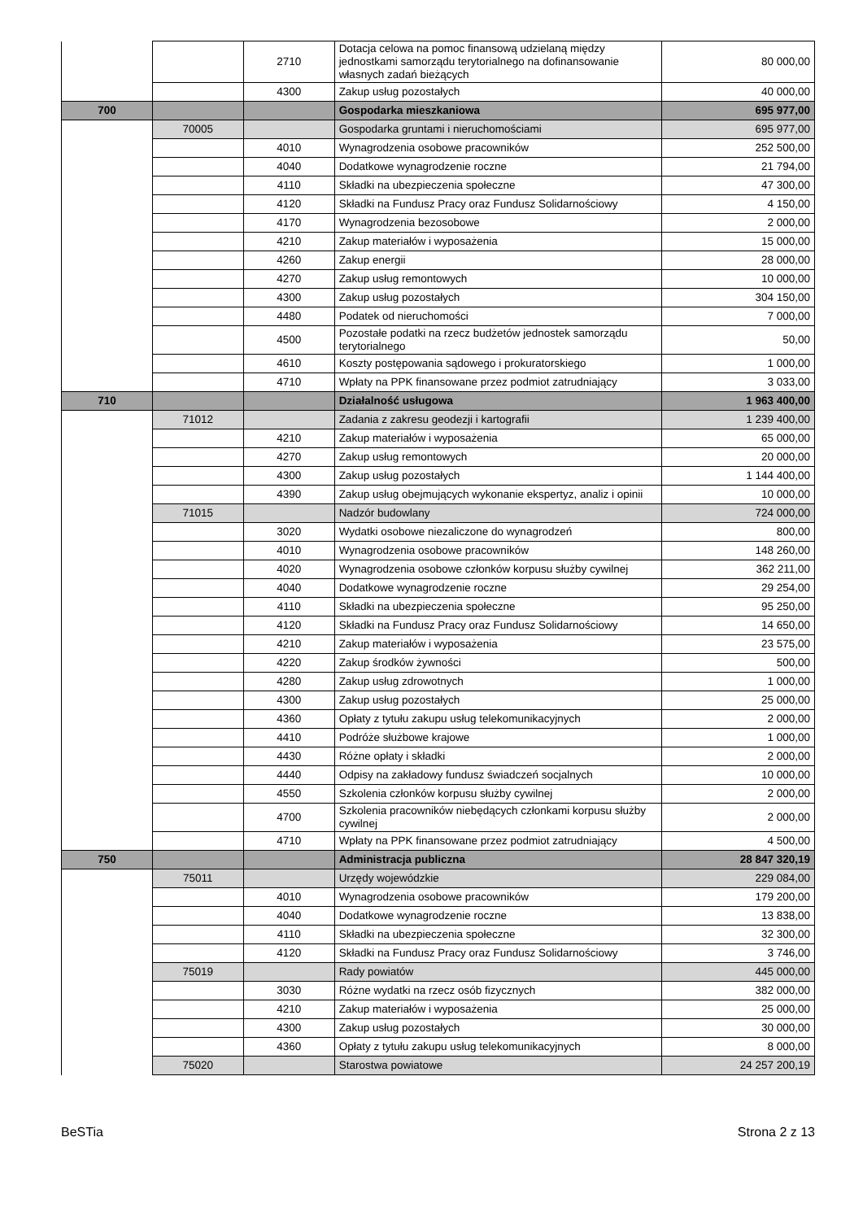| | | 2710 | Dotacja celowa na pomoc finansową udzielaną między jednostkami samorządu terytorialnego na dofinansowanie własnych zadań bieżących | 80 000,00 |
| | | 4300 | Zakup usług pozostałych | 40 000,00 |
| 700 | | | Gospodarka mieszkaniowa | 695 977,00 |
| | 70005 | | Gospodarka gruntami i nieruchomościami | 695 977,00 |
| | | 4010 | Wynagrodzenia osobowe pracowników | 252 500,00 |
| | | 4040 | Dodatkowe wynagrodzenie roczne | 21 794,00 |
| | | 4110 | Składki na ubezpieczenia społeczne | 47 300,00 |
| | | 4120 | Składki na Fundusz Pracy oraz Fundusz Solidarnościowy | 4 150,00 |
| | | 4170 | Wynagrodzenia bezosobowe | 2 000,00 |
| | | 4210 | Zakup materiałów i wyposażenia | 15 000,00 |
| | | 4260 | Zakup energii | 28 000,00 |
| | | 4270 | Zakup usług remontowych | 10 000,00 |
| | | 4300 | Zakup usług pozostałych | 304 150,00 |
| | | 4480 | Podatek od nieruchomości | 7 000,00 |
| | | 4500 | Pozostałe podatki na rzecz budżetów jednostek samorządu terytorialnego | 50,00 |
| | | 4610 | Koszty postępowania sądowego i prokuratorskiego | 1 000,00 |
| | | 4710 | Wpłaty na PPK finansowane przez podmiot zatrudniający | 3 033,00 |
| 710 | | | Działalność usługowa | 1 963 400,00 |
| | 71012 | | Zadania z zakresu geodezji i kartografii | 1 239 400,00 |
| | | 4210 | Zakup materiałów i wyposażenia | 65 000,00 |
| | | 4270 | Zakup usług remontowych | 20 000,00 |
| | | 4300 | Zakup usług pozostałych | 1 144 400,00 |
| | | 4390 | Zakup usług obejmujących wykonanie ekspertyz, analiz i opinii | 10 000,00 |
| | 71015 | | Nadzór budowlany | 724 000,00 |
| | | 3020 | Wydatki osobowe niezaliczone do wynagrodzeń | 800,00 |
| | | 4010 | Wynagrodzenia osobowe pracowników | 148 260,00 |
| | | 4020 | Wynagrodzenia osobowe członków korpusu służby cywilnej | 362 211,00 |
| | | 4040 | Dodatkowe wynagrodzenie roczne | 29 254,00 |
| | | 4110 | Składki na ubezpieczenia społeczne | 95 250,00 |
| | | 4120 | Składki na Fundusz Pracy oraz Fundusz Solidarnościowy | 14 650,00 |
| | | 4210 | Zakup materiałów i wyposażenia | 23 575,00 |
| | | 4220 | Zakup środków żywności | 500,00 |
| | | 4280 | Zakup usług zdrowotnych | 1 000,00 |
| | | 4300 | Zakup usług pozostałych | 25 000,00 |
| | | 4360 | Opłaty z tytułu zakupu usług telekomunikacyjnych | 2 000,00 |
| | | 4410 | Podróże służbowe krajowe | 1 000,00 |
| | | 4430 | Różne opłaty i składki | 2 000,00 |
| | | 4440 | Odpisy na zakładowy fundusz świadczeń socjalnych | 10 000,00 |
| | | 4550 | Szkolenia członków korpusu służby cywilnej | 2 000,00 |
| | | 4700 | Szkolenia pracowników niebędących członkami korpusu służby cywilnej | 2 000,00 |
| | | 4710 | Wpłaty na PPK finansowane przez podmiot zatrudniający | 4 500,00 |
| 750 | | | Administracja publiczna | 28 847 320,19 |
| | 75011 | | Urzędy wojewódzkie | 229 084,00 |
| | | 4010 | Wynagrodzenia osobowe pracowników | 179 200,00 |
| | | 4040 | Dodatkowe wynagrodzenie roczne | 13 838,00 |
| | | 4110 | Składki na ubezpieczenia społeczne | 32 300,00 |
| | | 4120 | Składki na Fundusz Pracy oraz Fundusz Solidarnościowy | 3 746,00 |
| | 75019 | | Rady powiatów | 445 000,00 |
| | | 3030 | Różne wydatki na rzecz osób fizycznych | 382 000,00 |
| | | 4210 | Zakup materiałów i wyposażenia | 25 000,00 |
| | | 4300 | Zakup usług pozostałych | 30 000,00 |
| | | 4360 | Opłaty z tytułu zakupu usług telekomunikacyjnych | 8 000,00 |
| | 75020 | | Starostwa powiatowe | 24 257 200,19 |
BeSTia Strona 2 z 13